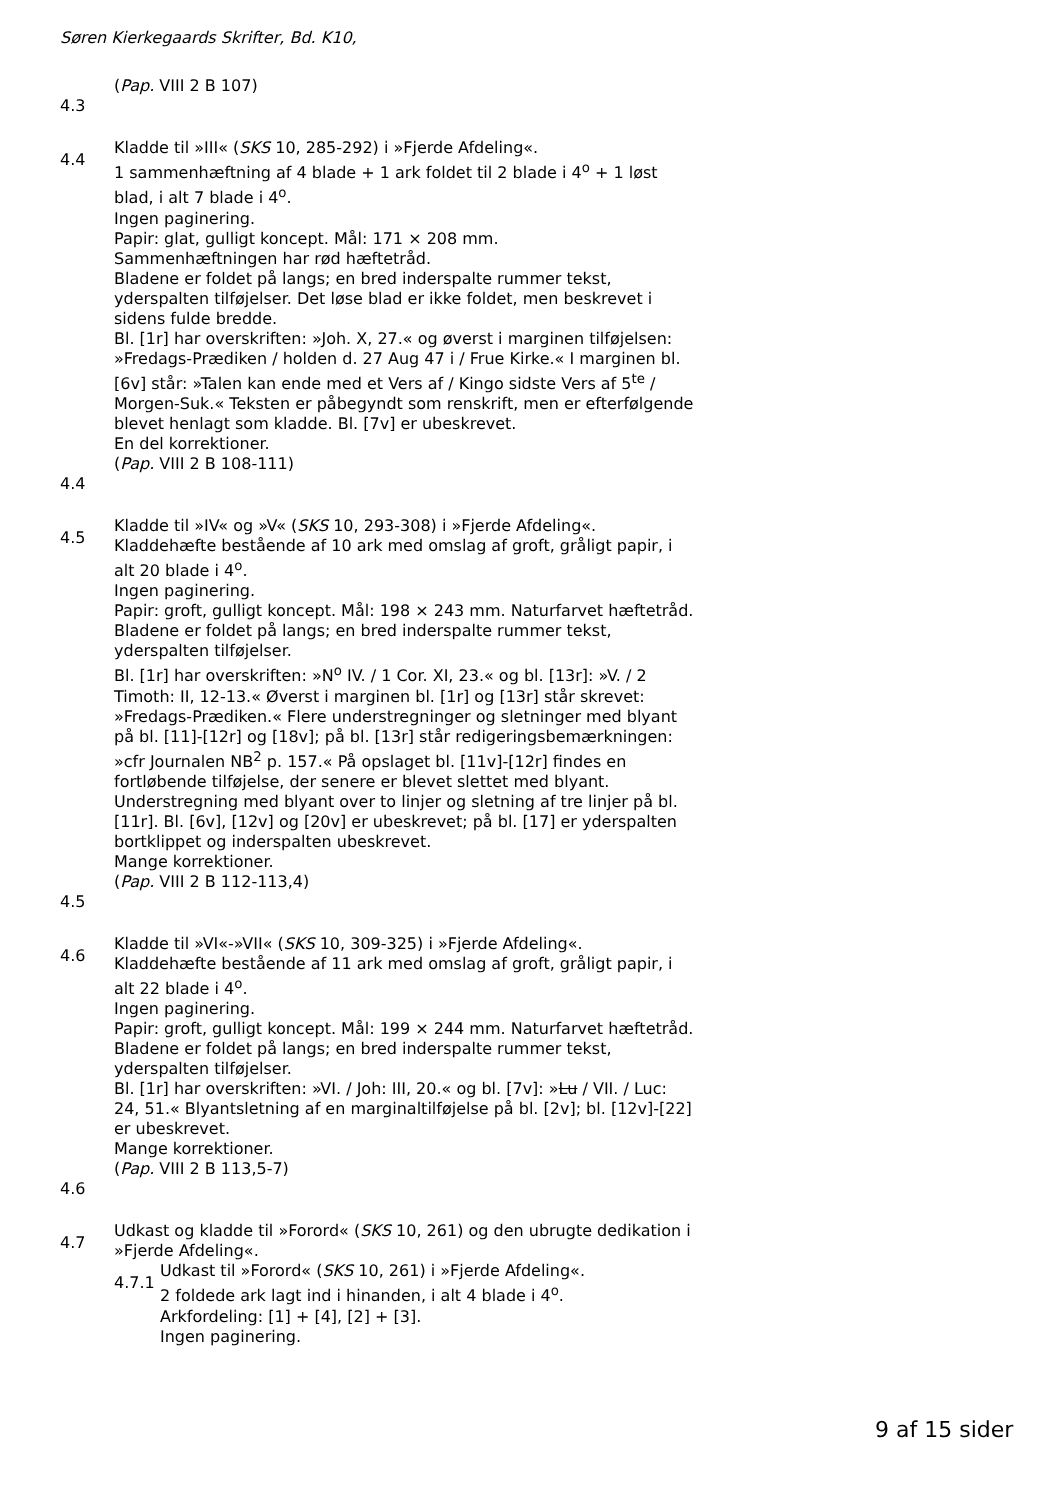Søren Kierkegaards Skrifter, Bd. K10,
(Pap. VIII 2 B 107)
4.3
4.4
Kladde til »III« (SKS 10, 285-292) i »Fjerde Afdeling«.
1 sammenhæftning af 4 blade + 1 ark foldet til 2 blade i 4<sup>o</sup> + 1 løst blad, i alt 7 blade i 4<sup>o</sup>.
Ingen paginering.
Papir: glat, gulligt koncept. Mål: 171 × 208 mm.
Sammenhæftningen har rød hæftetråd.
Bladene er foldet på langs; en bred inderspalte rummer tekst, yderspalten tilføjelser. Det løse blad er ikke foldet, men beskrevet i sidens fulde bredde.
Bl. [1r] har overskriften: »Joh. X, 27.« og øverst i marginen tilføjelsen: »Fredags-Prædiken / holden d. 27 Aug 47 i / Frue Kirke.« I marginen bl. [6v] står: »Talen kan ende med et Vers af / Kingo sidste Vers af 5<sup>te</sup> / Morgen-Suk.« Teksten er påbegyndt som renskrift, men er efterfølgende blevet henlagt som kladde. Bl. [7v] er ubeskrevet.
En del korrektioner.
(Pap. VIII 2 B 108-111)
4.4
4.5
Kladde til »IV« og »V« (SKS 10, 293-308) i »Fjerde Afdeling«.
Kladdehæfte bestående af 10 ark med omslag af groft, gråligt papir, i alt 20 blade i 4<sup>o</sup>.
Ingen paginering.
Papir: groft, gulligt koncept. Mål: 198 × 243 mm. Naturfarvet hæftetråd.
Bladene er foldet på langs; en bred inderspalte rummer tekst, yderspalten tilføjelser.
Bl. [1r] har overskriften: »N<sup>o</sup> IV. / 1 Cor. XI, 23.« og bl. [13r]: »V. / 2 Timoth: II, 12-13.« Øverst i marginen bl. [1r] og [13r] står skrevet: »Fredags-Prædiken.« Flere understregninger og sletninger med blyant på bl. [11]-[12r] og [18v]; på bl. [13r] står redigeringsbemærkningen: »cfr Journalen NB<sup>2</sup> p. 157.« På opslaget bl. [11v]-[12r] findes en fortløbende tilføjelse, der senere er blevet slettet med blyant. Understregning med blyant over to linjer og sletning af tre linjer på bl. [11r]. Bl. [6v], [12v] og [20v] er ubeskrevet; på bl. [17] er yderspalten bortklippet og inderspalten ubeskrevet.
Mange korrektioner.
(Pap. VIII 2 B 112-113,4)
4.5
4.6
Kladde til »VI«-»VII« (SKS 10, 309-325) i »Fjerde Afdeling«.
Kladdehæfte bestående af 11 ark med omslag af groft, gråligt papir, i alt 22 blade i 4<sup>o</sup>.
Ingen paginering.
Papir: groft, gulligt koncept. Mål: 199 × 244 mm. Naturfarvet hæftetråd.
Bladene er foldet på langs; en bred inderspalte rummer tekst, yderspalten tilføjelser.
Bl. [1r] har overskriften: »VI. / Joh: III, 20.« og bl. [7v]: »Lu / VII. / Luc: 24, 51.« Blyantsletning af en marginaltilføjelse på bl. [2v]; bl. [12v]-[22] er ubeskrevet.
Mange korrektioner.
(Pap. VIII 2 B 113,5-7)
4.6
4.7
Udkast og kladde til »Forord« (SKS 10, 261) og den ubrugte dedikation i »Fjerde Afdeling«.
4.7.1
Udkast til »Forord« (SKS 10, 261) i »Fjerde Afdeling«.
2 foldede ark lagt ind i hinanden, i alt 4 blade i 4<sup>o</sup>.
Arkfordeling: [1] + [4], [2] + [3].
Ingen paginering.
9 af 15 sider